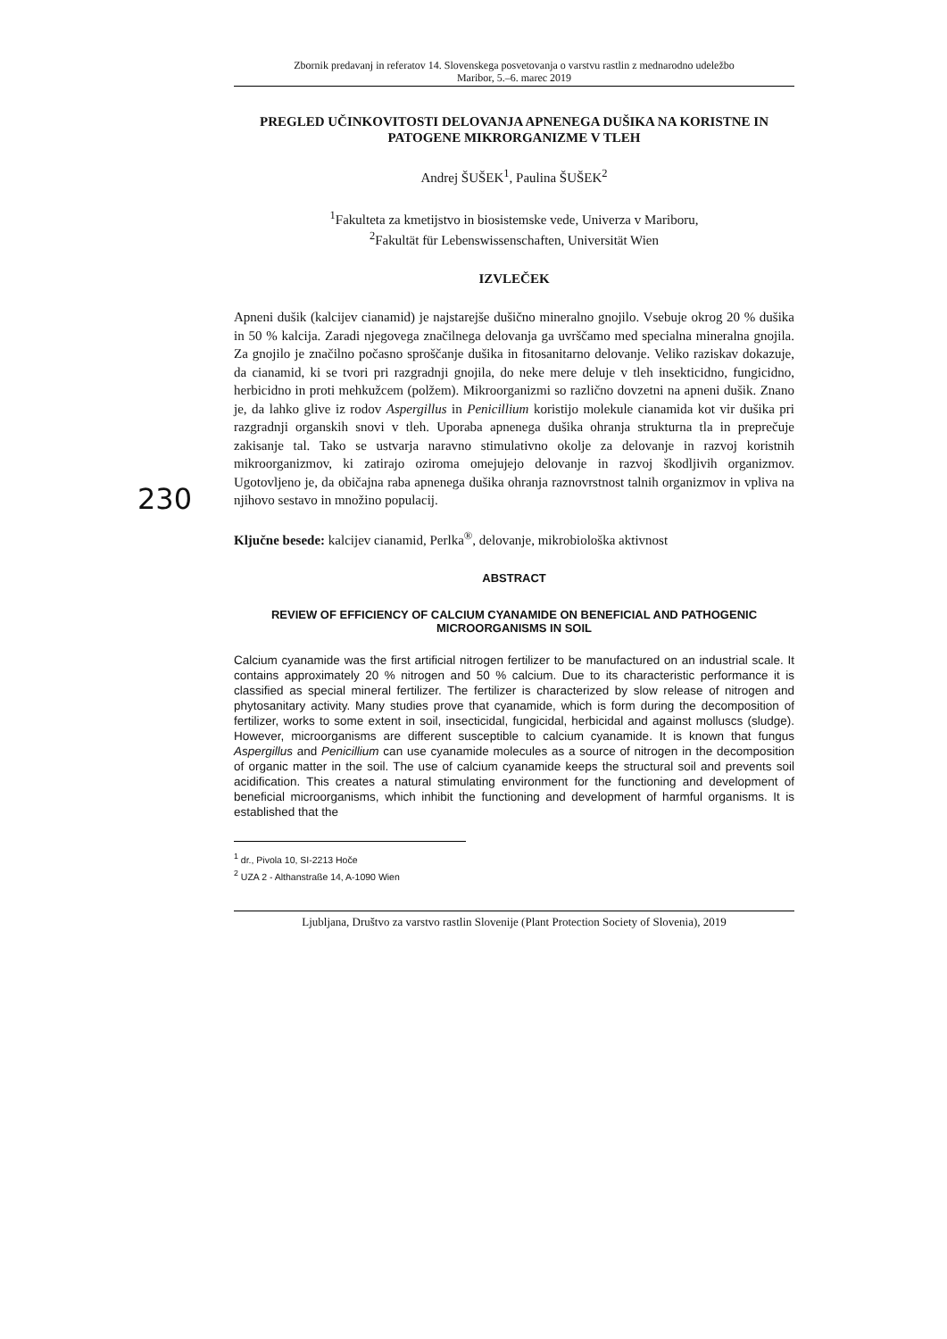230
Zbornik predavanj in referatov 14. Slovenskega posvetovanja o varstvu rastlin z mednarodno udeležbo
Maribor, 5.–6. marec 2019
PREGLED UČINKOVITOSTI DELOVANJA APNENEGA DUŠIKA NA KORISTNE IN PATOGENE MIKRORGANIZME V TLEH
Andrej ŠUŠEK<sup>1</sup>, Paulina ŠUŠEK<sup>2</sup>
<sup>1</sup> Fakulteta za kmetijstvo in biosistemske vede, Univerza v Mariboru,
<sup>2</sup> Fakultät für Lebenswissenschaften, Universität Wien
IZVLEČEK
Apneni dušik (kalcijev cianamid) je najstarejše dušično mineralno gnojilo. Vsebuje okrog 20 % dušika in 50 % kalcija. Zaradi njegovega značilnega delovanja ga uvrščamo med specialna mineralna gnojila. Za gnojilo je značilno počasno sproščanje dušika in fitosanitarno delovanje. Veliko raziskav dokazuje, da cianamid, ki se tvori pri razgradnji gnojila, do neke mere deluje v tleh insekticidno, fungicidno, herbicidno in proti mehkužcem (polžem). Mikroorganizmi so različno dovzetni na apneni dušik. Znano je, da lahko glive iz rodov Aspergillus in Penicillium koristijo molekule cianamida kot vir dušika pri razgradnji organskih snovi v tleh. Uporaba apnenega dušika ohranja strukturna tla in preprečuje zakisanje tal. Tako se ustvarja naravno stimulativno okolje za delovanje in razvoj koristnih mikroorganizmov, ki zatirajo oziroma omejujejo delovanje in razvoj škodljivih organizmov. Ugotovljeno je, da običajna raba apnenega dušika ohranja raznovrstnost talnih organizmov in vpliva na njihovo sestavo in množino populacij.
Ključne besede: kalcijev cianamid, Perlka<sup>®</sup>, delovanje, mikrobiološka aktivnost
ABSTRACT
REVIEW OF EFFICIENCY OF CALCIUM CYANAMIDE ON BENEFICIAL AND PATHOGENIC MICROORGANISMS IN SOIL
Calcium cyanamide was the first artificial nitrogen fertilizer to be manufactured on an industrial scale. It contains approximately 20 % nitrogen and 50 % calcium. Due to its characteristic performance it is classified as special mineral fertilizer. The fertilizer is characterized by slow release of nitrogen and phytosanitary activity. Many studies prove that cyanamide, which is form during the decomposition of fertilizer, works to some extent in soil, insecticidal, fungicidal, herbicidal and against molluscs (sludge). However, microorganisms are different susceptible to calcium cyanamide. It is known that fungus Aspergillus and Penicillium can use cyanamide molecules as a source of nitrogen in the decomposition of organic matter in the soil. The use of calcium cyanamide keeps the structural soil and prevents soil acidification. This creates a natural stimulating environment for the functioning and development of beneficial microorganisms, which inhibit the functioning and development of harmful organisms. It is established that the
<sup>1</sup> dr., Pivola 10, SI-2213 Hoče
<sup>2</sup> UZA 2 - Althanstraße 14, A-1090 Wien
Ljubljana, Društvo za varstvo rastlin Slovenije (Plant Protection Society of Slovenia), 2019